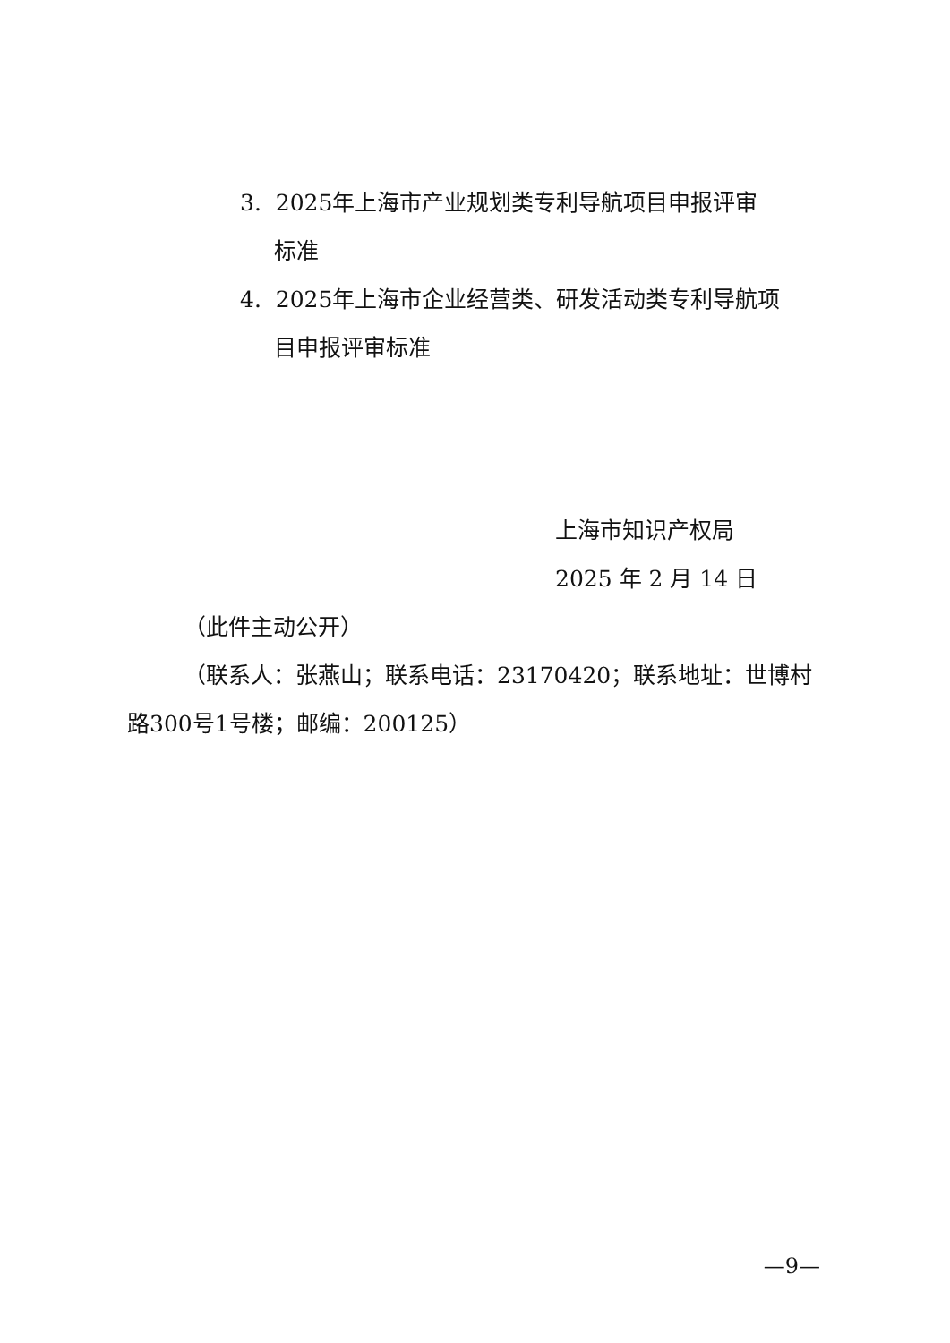3. 2025年上海市产业规划类专利导航项目申报评审
标准
4. 2025年上海市企业经营类、研发活动类专利导航项
目申报评审标准
上海市知识产权局
2025 年 2 月 14 日
（此件主动公开）
（联系人：张燕山；联系电话：23170420；联系地址：世博村路300号1号楼；邮编：200125）
—9—